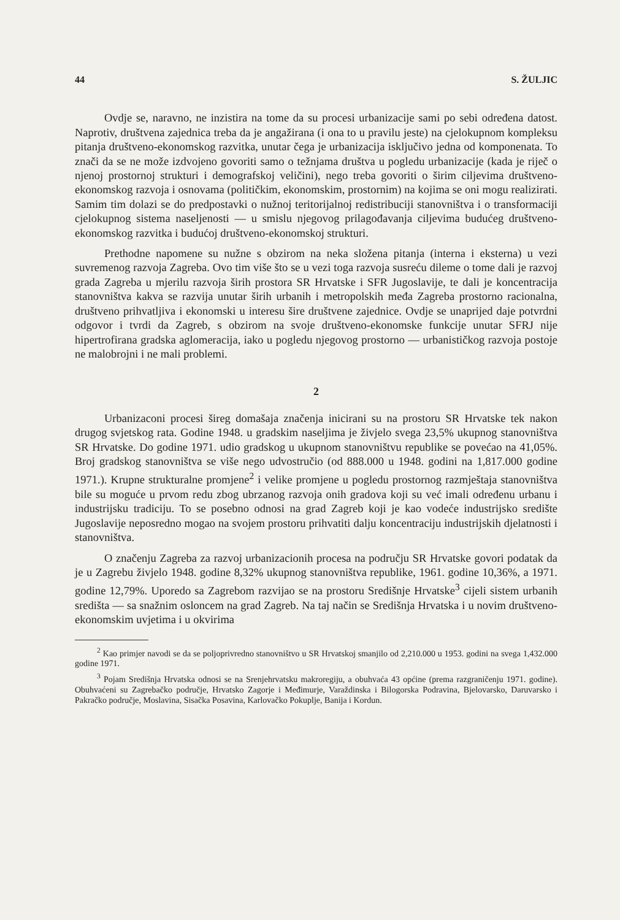44 S. ŽULJIC
Ovdje se, naravno, ne inzistira na tome da su procesi urbanizacije sami po sebi određena datost. Naprotiv, društvena zajednica treba da je angažirana (i ona to u pravilu jeste) na cjelokupnom kompleksu pitanja društveno-ekonomskog razvitka, unutar čega je urbanizacija isključivo jedna od komponenata. To znači da se ne može izdvojeno govoriti samo o težnjama društva u pogledu urbanizacije (kada je riječ o njenoj prostornoj strukturi i demografskoj veličini), nego treba govoriti o širim ciljevima društveno-ekonomskog razvoja i osnovama (političkim, ekonomskim, prostornim) na kojima se oni mogu realizirati. Samim tim dolazi se do predpostavki o nužnoj teritorijalnoj redistribuciji stanovništva i o transformaciji cjelokupnog sistema naseljenosti — u smislu njegovog prilagođavanja ciljevima budućeg društveno-ekonomskog razvitka i budućoj društveno-ekonomskoj strukturi.
Prethodne napomene su nužne s obzirom na neka složena pitanja (interna i eksterna) u vezi suvremenog razvoja Zagreba. Ovo tim više što se u vezi toga razvoja susreću dileme o tome dali je razvoj grada Zagreba u mjerilu razvoja širih prostora SR Hrvatske i SFR Jugoslavije, te dali je koncentracija stanovništva kakva se razvija unutar širih urbanih i metropolskih međa Zagreba prostorno racionalna, društveno prihvatljiva i ekonomski u interesu šire društvene zajednice. Ovdje se unaprijed daje potvrdni odgovor i tvrdi da Zagreb, s obzirom na svoje društveno-ekonomske funkcije unutar SFRJ nije hipertrofirana gradska aglomeracija, iako u pogledu njegovog prostorno — urbanističkog razvoja postoje ne malobrojni i ne mali problemi.
2
Urbanizaconi procesi šireg domašaja značenja inicirani su na prostoru SR Hrvatske tek nakon drugog svjetskog rata. Godine 1948. u gradskim naseljima je živjelo svega 23,5% ukupnog stanovništva SR Hrvatske. Do godine 1971. udio gradskog u ukupnom stanovništvu republike se povećao na 41,05%. Broj gradskog stanovništva se više nego udvostručio (od 888.000 u 1948. godini na 1,817.000 godine 1971.). Krupne strukturalne promjene<sup>2</sup> i velike promjene u pogledu prostornog razmještaja stanovništva bile su moguće u prvom redu zbog ubrzanog razvoja onih gradova koji su već imali određenu urbanu i industrijsku tradiciju. To se posebno odnosi na grad Zagreb koji je kao vodeće industrijsko središte Jugoslavije neposredno mogao na svojem prostoru prihvatiti dalju koncentraciju industrijskih djelatnosti i stanovništva.
O značenju Zagreba za razvoj urbanizacionih procesa na području SR Hrvatske govori podatak da je u Zagrebu živjelo 1948. godine 8,32% ukupnog stanovništva republike, 1961. godine 10,36%, a 1971. godine 12,79%. Uporedo sa Zagrebom razvijao se na prostoru Središnje Hrvatske<sup>3</sup> cijeli sistem urbanih središta — sa snažnim osloncem na grad Zagreb. Na taj način se Središnja Hrvatska i u novim društveno-ekonomskim uvjetima i u okvirima
<sup>2</sup> Kao primjer navodi se da se poljoprivredno stanovništvo u SR Hrvatskoj smanjilo od 2,210.000 u 1953. godini na svega 1,432.000 godine 1971.
<sup>3</sup> Pojam Središnja Hrvatska odnosi se na Srenjehrvatsku makroregiju, a obuhvaća 43 općine (prema razgraničenju 1971. godine). Obuhvaćeni su Zagrebačko područje, Hrvatsko Zagorje i Međimurje, Varaždinska i Bilogorska Podravina, Bjelovarsko, Daruvarsko i Pakračko područje, Moslavina, Sisačka Posavina, Karlovačko Pokuplje, Banija i Kordun.